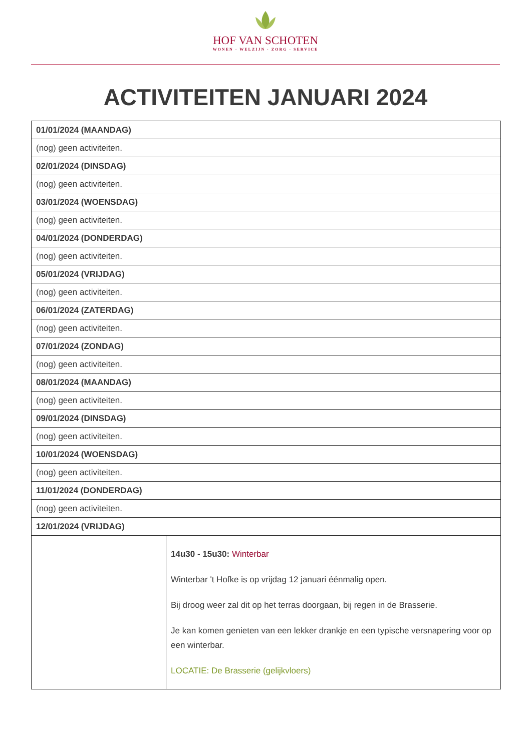HOF VAN SCHOTEN
WONEN · WELZIJN · ZORG · SERVICE
ACTIVITEITEN JANUARI 2024
| 01/01/2024 (MAANDAG) | |
| (nog) geen activiteiten. | |
| 02/01/2024 (DINSDAG) | |
| (nog) geen activiteiten. | |
| 03/01/2024 (WOENSDAG) | |
| (nog) geen activiteiten. | |
| 04/01/2024 (DONDERDAG) | |
| (nog) geen activiteiten. | |
| 05/01/2024 (VRIJDAG) | |
| (nog) geen activiteiten. | |
| 06/01/2024 (ZATERDAG) | |
| (nog) geen activiteiten. | |
| 07/01/2024 (ZONDAG) | |
| (nog) geen activiteiten. | |
| 08/01/2024 (MAANDAG) | |
| (nog) geen activiteiten. | |
| 09/01/2024 (DINSDAG) | |
| (nog) geen activiteiten. | |
| 10/01/2024 (WOENSDAG) | |
| (nog) geen activiteiten. | |
| 11/01/2024 (DONDERDAG) | |
| (nog) geen activiteiten. | |
| 12/01/2024 (VRIJDAG) | |
| | 14u30 - 15u30: Winterbar Winterbar 't Hofke is op vrijdag 12 januari éénmalig open. Bij droog weer zal dit op het terras doorgaan, bij regen in de Brasserie. Je kan komen genieten van een lekker drankje en een typische versnapering voor op een winterbar. LOCATIE: De Brasserie (gelijkvloers) |